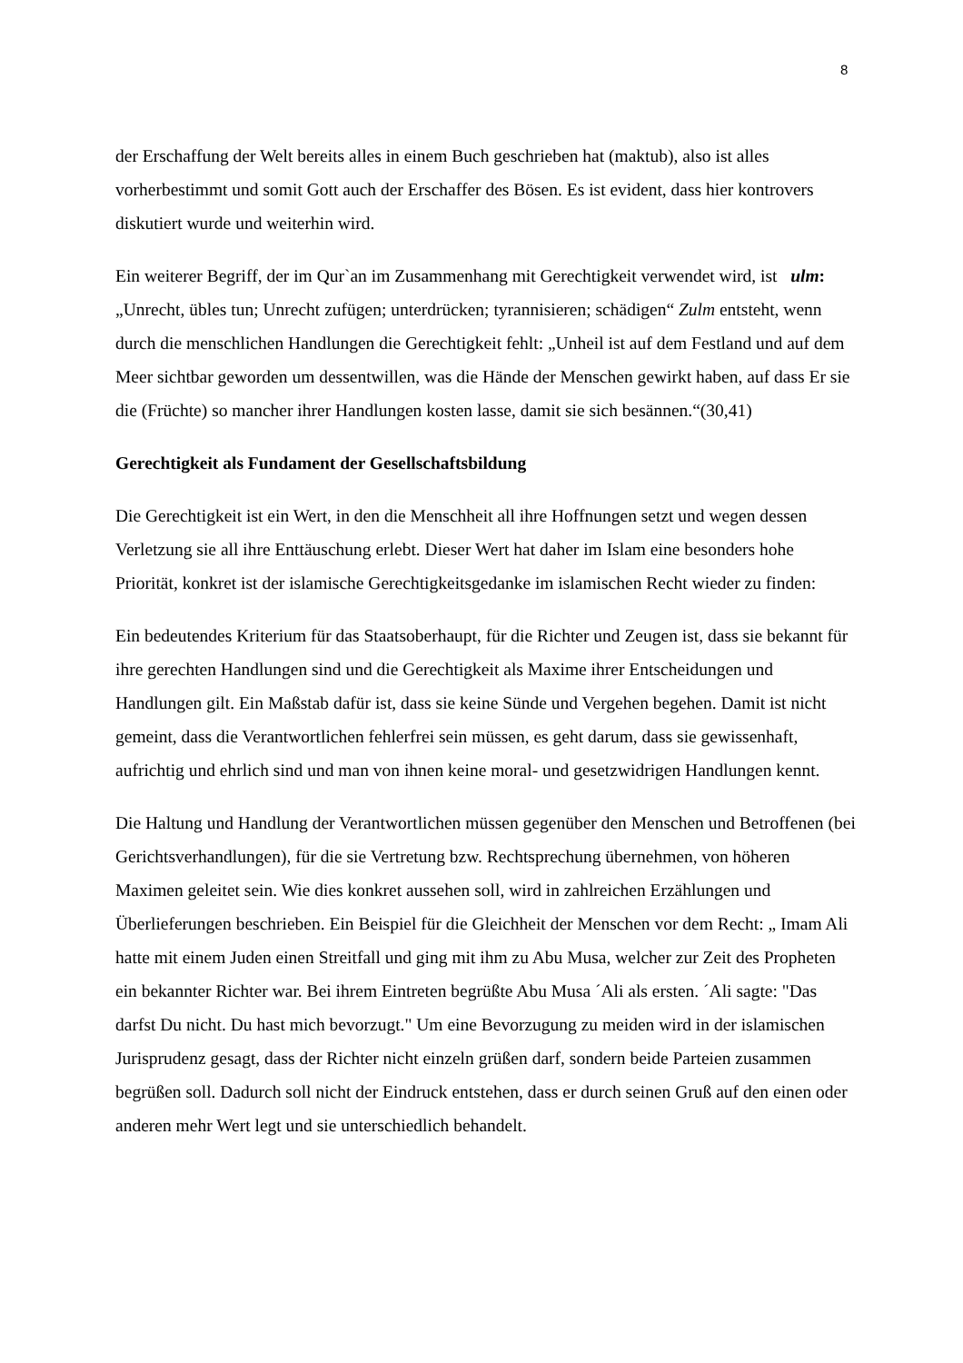8
der Erschaffung der Welt bereits alles in einem Buch geschrieben hat (maktub), also ist alles vorherbestimmt und somit Gott auch der Erschaffer des Bösen. Es ist evident, dass hier kontrovers diskutiert wurde und weiterhin wird.
Ein weiterer Begriff, der im Qur`an im Zusammenhang mit Gerechtigkeit verwendet wird, ist ulm: „Unrecht, übles tun; Unrecht zufügen; unterdrücken; tyrannisieren; schädigen“ Zulm entsteht, wenn durch die menschlichen Handlungen die Gerechtigkeit fehlt: „Unheil ist auf dem Festland und auf dem Meer sichtbar geworden um dessentwillen, was die Hände der Menschen gewirkt haben, auf dass Er sie die (Früchte) so mancher ihrer Handlungen kosten lasse, damit sie sich besännen.“(30,41)
Gerechtigkeit als Fundament der Gesellschaftsbildung
Die Gerechtigkeit ist ein Wert, in den die Menschheit all ihre Hoffnungen setzt und wegen dessen Verletzung sie all ihre Enttäuschung erlebt. Dieser Wert hat daher im Islam eine besonders hohe Priorität, konkret ist der islamische Gerechtigkeitsgedanke im islamischen Recht wieder zu finden:
Ein bedeutendes Kriterium für das Staatsoberhaupt, für die Richter und Zeugen ist, dass sie bekannt für ihre gerechten Handlungen sind und die Gerechtigkeit als Maxime ihrer Entscheidungen und Handlungen gilt. Ein Maßstab dafür ist, dass sie keine Sünde und Vergehen begehen. Damit ist nicht gemeint, dass die Verantwortlichen fehlerfrei sein müssen, es geht darum, dass sie gewissenhaft, aufrichtig und ehrlich sind und man von ihnen keine moral- und gesetzwidrigen Handlungen kennt.
Die Haltung und Handlung der Verantwortlichen müssen gegenüber den Menschen und Betroffenen (bei Gerichtsverhandlungen), für die sie Vertretung bzw. Rechtsprechung übernehmen, von höheren Maximen geleitet sein. Wie dies konkret aussehen soll, wird in zahlreichen Erzählungen und Überlieferungen beschrieben. Ein Beispiel für die Gleichheit der Menschen vor dem Recht: „ Imam Ali hatte mit einem Juden einen Streitfall und ging mit ihm zu Abu Musa, welcher zur Zeit des Propheten ein bekannter Richter war. Bei ihrem Eintreten begrüßte Abu Musa ´Ali als ersten. ´Ali sagte: "Das darfst Du nicht. Du hast mich bevorzugt." Um eine Bevorzugung zu meiden wird in der islamischen Jurisprudenz gesagt, dass der Richter nicht einzeln grüßen darf, sondern beide Parteien zusammen begrüßen soll. Dadurch soll nicht der Eindruck entstehen, dass er durch seinen Gruß auf den einen oder anderen mehr Wert legt und sie unterschiedlich behandelt.